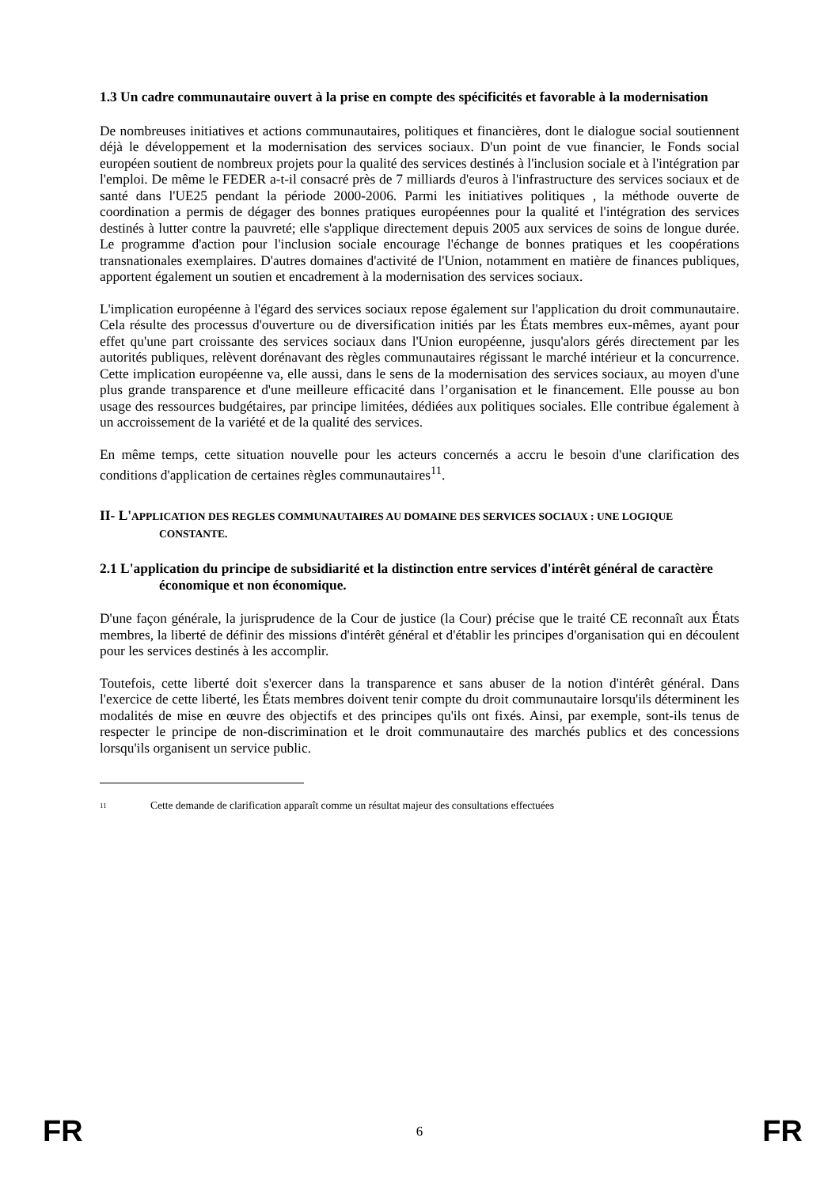1.3 Un cadre communautaire ouvert à la prise en compte des spécificités et favorable à la modernisation
De nombreuses initiatives et actions communautaires, politiques et financières, dont le dialogue social soutiennent déjà le développement et la modernisation des services sociaux. D'un point de vue financier, le Fonds social européen soutient de nombreux projets pour la qualité des services destinés à l'inclusion sociale et à l'intégration par l'emploi. De même le FEDER a-t-il consacré près de 7 milliards d'euros à l'infrastructure des services sociaux et de santé dans l'UE25 pendant la période 2000-2006. Parmi les initiatives politiques , la méthode ouverte de coordination a permis de dégager des bonnes pratiques européennes pour la qualité et l'intégration des services destinés à lutter contre la pauvreté; elle s'applique directement depuis 2005 aux services de soins de longue durée. Le programme d'action pour l'inclusion sociale encourage l'échange de bonnes pratiques et les coopérations transnationales exemplaires. D'autres domaines d'activité de l'Union, notamment en matière de finances publiques, apportent également un soutien et encadrement à la modernisation des services sociaux.
L'implication européenne à l'égard des services sociaux repose également sur l'application du droit communautaire. Cela résulte des processus d'ouverture ou de diversification initiés par les États membres eux-mêmes, ayant pour effet qu'une part croissante des services sociaux dans l'Union européenne, jusqu'alors gérés directement par les autorités publiques, relèvent dorénavant des règles communautaires régissant le marché intérieur et la concurrence. Cette implication européenne va, elle aussi, dans le sens de la modernisation des services sociaux, au moyen d'une plus grande transparence et d'une meilleure efficacité dans l’organisation et le financement. Elle pousse au bon usage des ressources budgétaires, par principe limitées, dédiées aux politiques sociales. Elle contribue également à un accroissement de la variété et de la qualité des services.
En même temps, cette situation nouvelle pour les acteurs concernés a accru le besoin d'une clarification des conditions d'application de certaines règles communautaires<sup>11</sup>.
II- L'APPLICATION DES REGLES COMMUNAUTAIRES AU DOMAINE DES SERVICES SOCIAUX : UNE LOGIQUE CONSTANTE.
2.1 L'application du principe de subsidiarité et la distinction entre services d'intérêt général de caractère économique et non économique.
D'une façon générale, la jurisprudence de la Cour de justice (la Cour) précise que le traité CE reconnaît aux États membres, la liberté de définir des missions d'intérêt général et d'établir les principes d'organisation qui en découlent pour les services destinés à les accomplir.
Toutefois, cette liberté doit s'exercer dans la transparence et sans abuser de la notion d'intérêt général. Dans l'exercice de cette liberté, les États membres doivent tenir compte du droit communautaire lorsqu'ils déterminent les modalités de mise en œuvre des objectifs et des principes qu'ils ont fixés. Ainsi, par exemple, sont-ils tenus de respecter le principe de non-discrimination et le droit communautaire des marchés publics et des concessions lorsqu'ils organisent un service public.
<sup>11</sup> Cette demande de clarification apparaît comme un résultat majeur des consultations effectuées
FR 6 FR